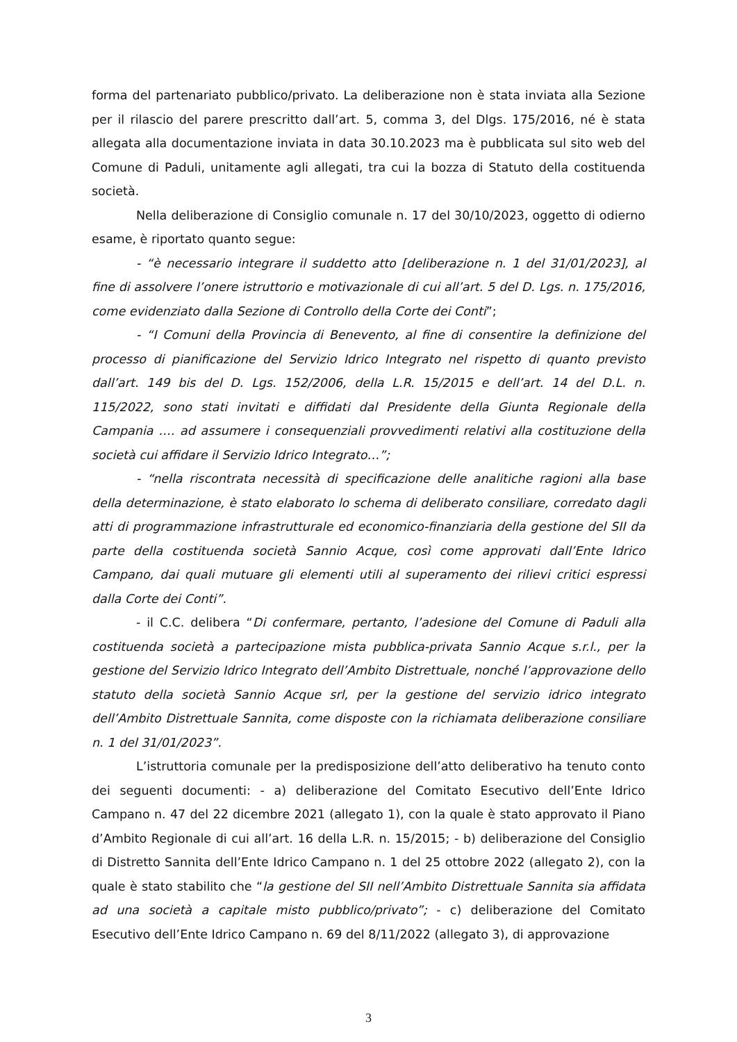forma del partenariato pubblico/privato. La deliberazione non è stata inviata alla Sezione per il rilascio del parere prescritto dall’art. 5, comma 3, del Dlgs. 175/2016, né è stata allegata alla documentazione inviata in data 30.10.2023 ma è pubblicata sul sito web del Comune di Paduli, unitamente agli allegati, tra cui la bozza di Statuto della costituenda società.
Nella deliberazione di Consiglio comunale n. 17 del 30/10/2023, oggetto di odierno esame, è riportato quanto segue:
- “è necessario integrare il suddetto atto [deliberazione n. 1 del 31/01/2023], al fine di assolvere l’onere istruttorio e motivazionale di cui all’art. 5 del D. Lgs. n. 175/2016, come evidenziato dalla Sezione di Controllo della Corte dei Conti”;
- “I Comuni della Provincia di Benevento, al fine di consentire la definizione del processo di pianificazione del Servizio Idrico Integrato nel rispetto di quanto previsto dall’art. 149 bis del D. Lgs. 152/2006, della L.R. 15/2015 e dell’art. 14 del D.L. n. 115/2022, sono stati invitati e diffidati dal Presidente della Giunta Regionale della Campania …. ad assumere i consequenziali provvedimenti relativi alla costituzione della società cui affidare il Servizio Idrico Integrato…”;
- “nella riscontrata necessità di specificazione delle analitiche ragioni alla base della determinazione, è stato elaborato lo schema di deliberato consiliare, corredato dagli atti di programmazione infrastrutturale ed economico-finanziaria della gestione del SII da parte della costituenda società Sannio Acque, così come approvati dall’Ente Idrico Campano, dai quali mutuare gli elementi utili al superamento dei rilievi critici espressi dalla Corte dei Conti”.
- il C.C. delibera “Di confermare, pertanto, l’adesione del Comune di Paduli alla costituenda società a partecipazione mista pubblica-privata Sannio Acque s.r.l., per la gestione del Servizio Idrico Integrato dell’Ambito Distrettuale, nonché l’approvazione dello statuto della società Sannio Acque srl, per la gestione del servizio idrico integrato dell’Ambito Distrettuale Sannita, come disposte con la richiamata deliberazione consiliare n. 1 del 31/01/2023”.
L’istruttoria comunale per la predisposizione dell’atto deliberativo ha tenuto conto dei seguenti documenti: - a) deliberazione del Comitato Esecutivo dell’Ente Idrico Campano n. 47 del 22 dicembre 2021 (allegato 1), con la quale è stato approvato il Piano d’Ambito Regionale di cui all’art. 16 della L.R. n. 15/2015; - b) deliberazione del Consiglio di Distretto Sannita dell’Ente Idrico Campano n. 1 del 25 ottobre 2022 (allegato 2), con la quale è stato stabilito che “la gestione del SII nell’Ambito Distrettuale Sannita sia affidata ad una società a capitale misto pubblico/privato”; - c) deliberazione del Comitato Esecutivo dell’Ente Idrico Campano n. 69 del 8/11/2022 (allegato 3), di approvazione
3